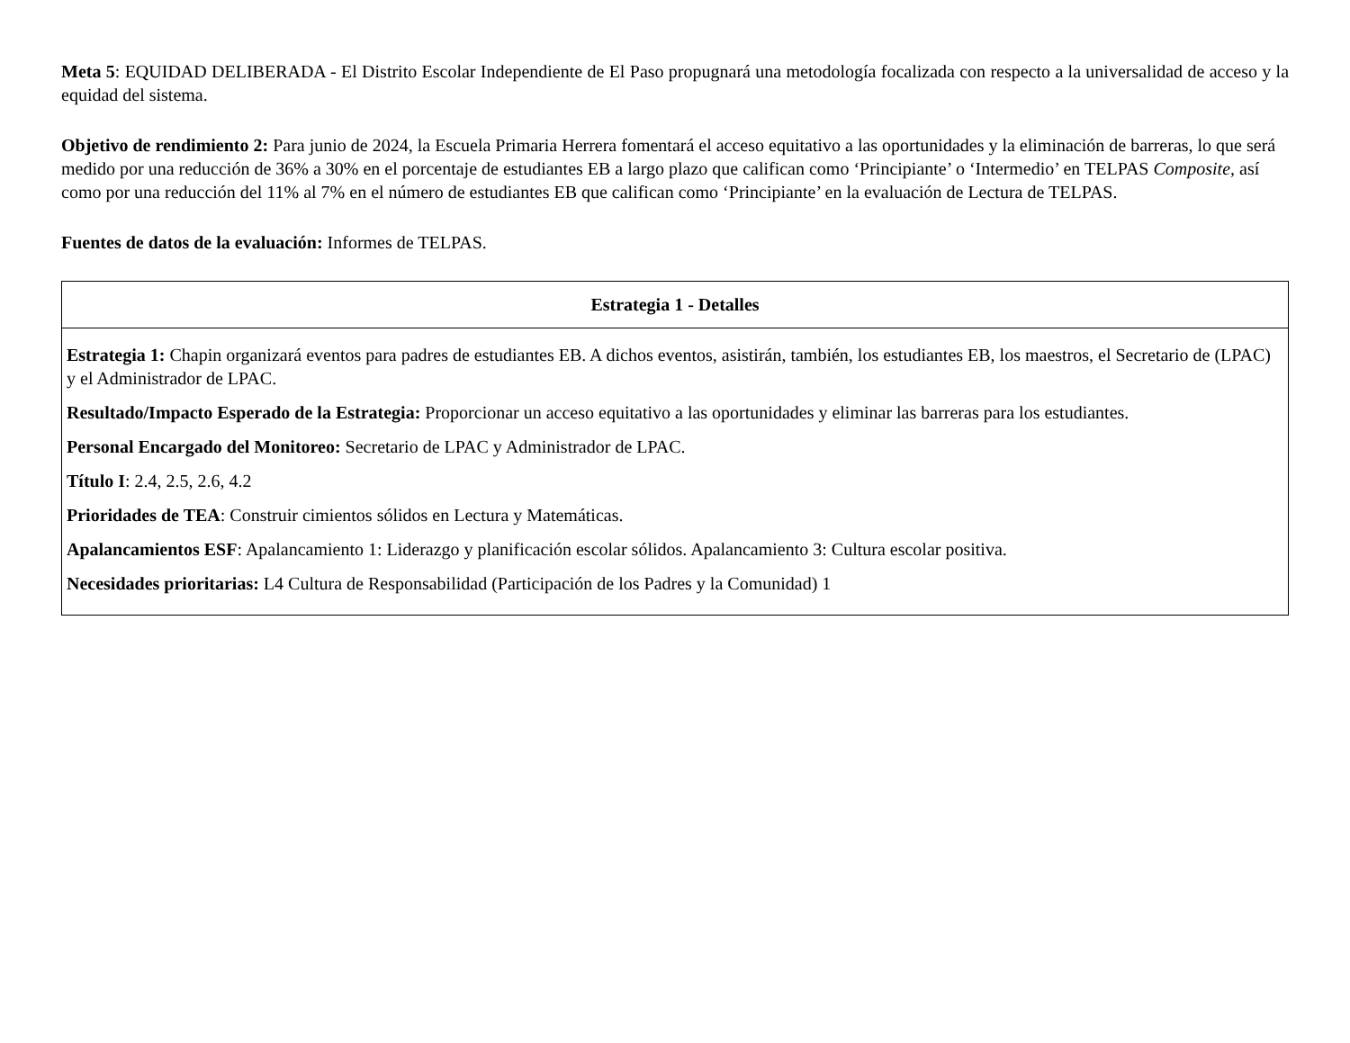Meta 5: EQUIDAD DELIBERADA - El Distrito Escolar Independiente de El Paso propugnará una metodología focalizada con respecto a la universalidad de acceso y la equidad del sistema.
Objetivo de rendimiento 2: Para junio de 2024, la Escuela Primaria Herrera fomentará el acceso equitativo a las oportunidades y la eliminación de barreras, lo que será medido por una reducción de 36% a 30% en el porcentaje de estudiantes EB a largo plazo que califican como ‘Principiante’ o ‘Intermedio’ en TELPAS Composite, así como por una reducción del 11% al 7% en el número de estudiantes EB que califican como ‘Principiante’ en la evaluación de Lectura de TELPAS.
Fuentes de datos de la evaluación: Informes de TELPAS.
| Estrategia 1 - Detalles |
| --- |
| Estrategia 1: Chapin organizará eventos para padres de estudiantes EB. A dichos eventos, asistirán, también, los estudiantes EB, los maestros, el Secretario de (LPAC) y el Administrador de LPAC. Resultado/Impacto Esperado de la Estrategia: Proporcionar un acceso equitativo a las oportunidades y eliminar las barreras para los estudiantes. Personal Encargado del Monitoreo: Secretario de LPAC y Administrador de LPAC. Título I : 2.4, 2.5, 2.6, 4.2 Prioridades de TEA : Construir cimientos sólidos en Lectura y Matemáticas. Apalancamientos ESF : Apalancamiento 1: Liderazgo y planificación escolar sólidos. Apalancamiento 3: Cultura escolar positiva. Necesidades prioritarias: L4 Cultura de Responsabilidad (Participación de los Padres y la Comunidad) 1 |